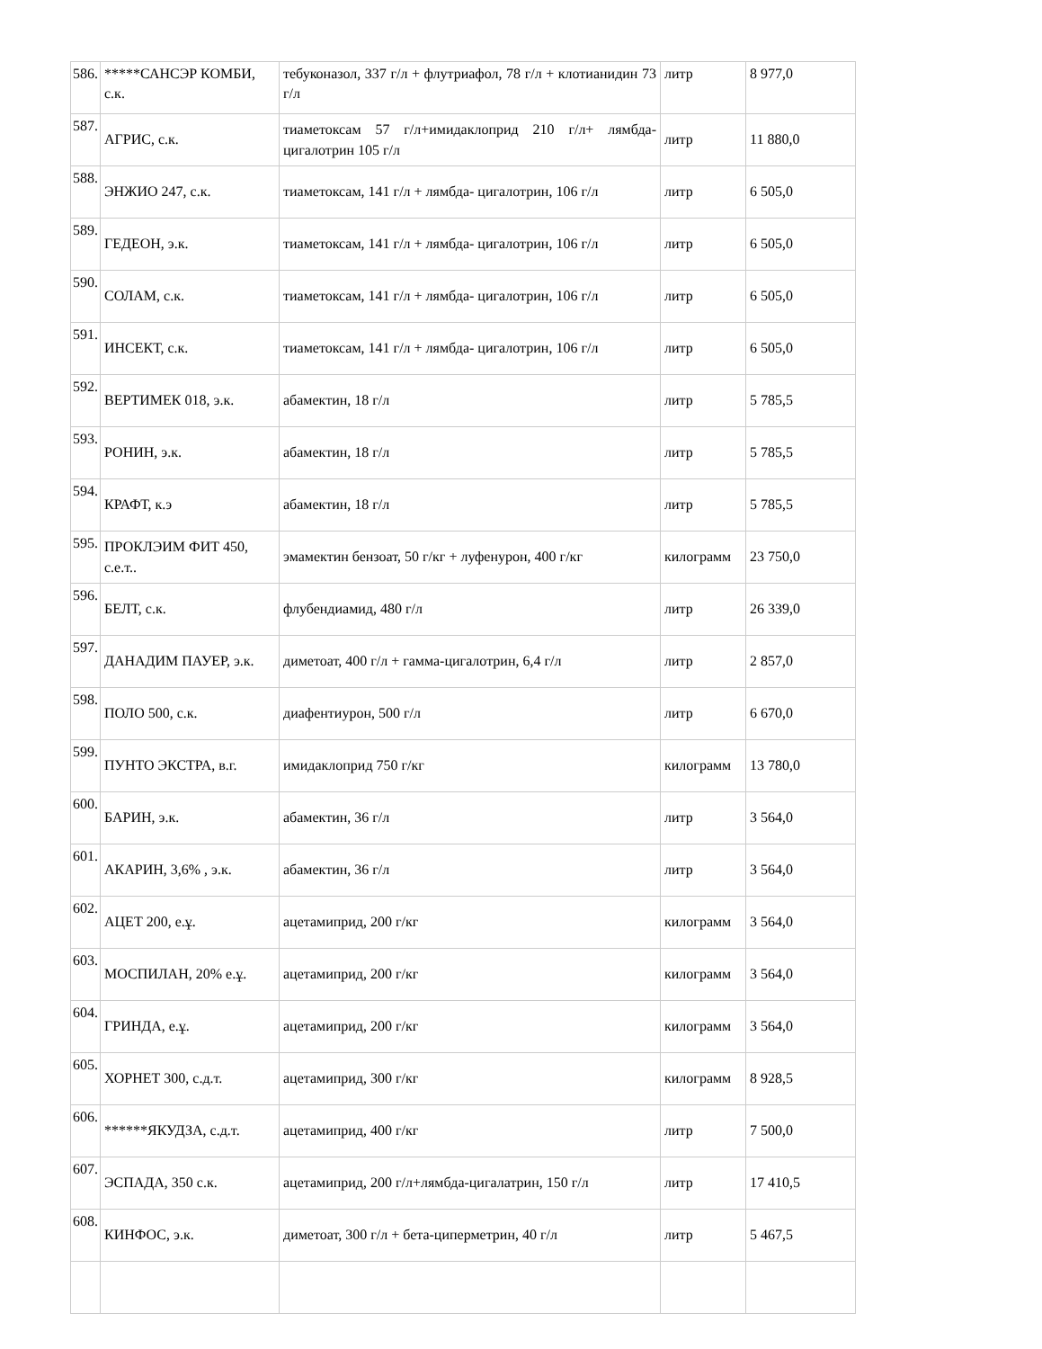| 586. | *****САНСЭР КОМБИ, с.к. | тебуконазол, 337 г/л + флутриафол, 78 г/л + клотианидин 73 г/л | литр | 8 977,0 |
| 587. | АГРИС, с.к. | тиаметоксам 57 г/л+имидаклоприд 210 г/л+ лямбда-цигалотрин 105 г/л | литр | 11 880,0 |
| 588. | ЭНЖИО 247, с.к. | тиаметоксам, 141 г/л + лямбда- цигалотрин, 106 г/л | литр | 6 505,0 |
| 589. | ГЕДЕОН, э.к. | тиаметоксам, 141 г/л + лямбда- цигалотрин, 106 г/л | литр | 6 505,0 |
| 590. | СОЛАМ, с.к. | тиаметоксам, 141 г/л + лямбда- цигалотрин, 106 г/л | литр | 6 505,0 |
| 591. | ИНСЕКТ, с.к. | тиаметоксам, 141 г/л + лямбда- цигалотрин, 106 г/л | литр | 6 505,0 |
| 592. | ВЕРТИМЕК 018, э.к. | абамектин, 18 г/л | литр | 5 785,5 |
| 593. | РОНИН, э.к. | абамектин, 18 г/л | литр | 5 785,5 |
| 594. | КРАФТ, к.э | абамектин, 18 г/л | литр | 5 785,5 |
| 595. | ПРОКЛЭИМ ФИТ 450, с.е.т.. | эмамектин бензоат, 50 г/кг + луфенурон, 400 г/кг | килограмм | 23 750,0 |
| 596. | БЕЛТ, с.к. | флубендиамид, 480 г/л | литр | 26 339,0 |
| 597. | ДАНАДИМ ПАУЕР, э.к. | диметоат, 400 г/л + гамма-цигалотрин, 6,4 г/л | литр | 2 857,0 |
| 598. | ПОЛО 500, с.к. | диафентиурон, 500 г/л | литр | 6 670,0 |
| 599. | ПУНТО ЭКСТРА, в.г. | имидаклоприд 750 г/кг | килограмм | 13 780,0 |
| 600. | БАРИН, э.к. | абамектин, 36 г/л | литр | 3 564,0 |
| 601. | АКАРИН, 3,6% , э.к. | абамектин, 36 г/л | литр | 3 564,0 |
| 602. | АЦЕТ 200, е.ұ. | ацетамиприд, 200 г/кг | килограмм | 3 564,0 |
| 603. | МОСПИЛАН, 20% е.ұ. | ацетамиприд, 200 г/кг | килограмм | 3 564,0 |
| 604. | ГРИНДА, е.ұ. | ацетамиприд, 200 г/кг | килограмм | 3 564,0 |
| 605. | ХОРНЕТ 300, с.д.т. | ацетамиприд, 300 г/кг | килограмм | 8 928,5 |
| 606. | ******ЯКУДЗА, с.д.т. | ацетамиприд, 400 г/кг | литр | 7 500,0 |
| 607. | ЭСПАДА, 350 с.к. | ацетамиприд, 200 г/л+лямбда-цигалатрин, 150 г/л | литр | 17 410,5 |
| 608. | КИНФОС, э.к. | диметоат, 300 г/л + бета-циперметрин, 40 г/л | литр | 5 467,5 |